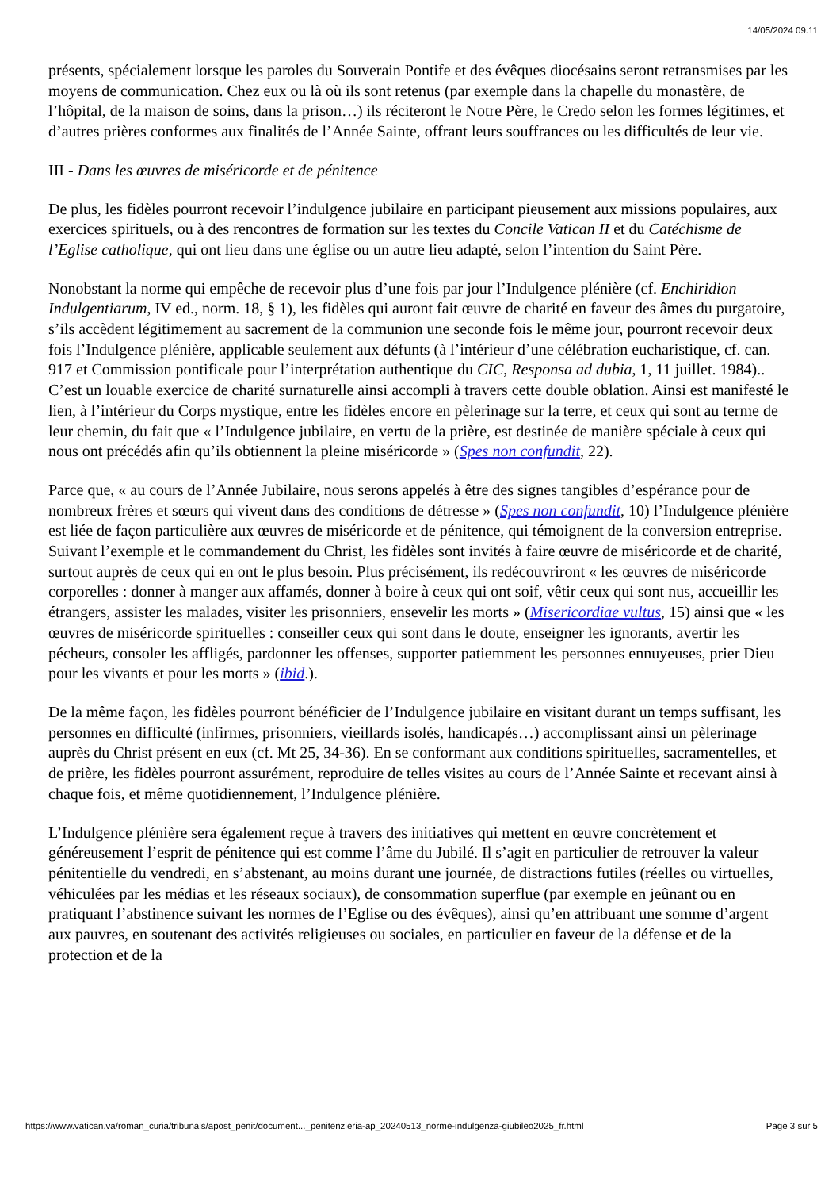14/05/2024 09:11
présents, spécialement lorsque les paroles du Souverain Pontife et des évêques diocésains seront retransmises par les moyens de communication. Chez eux ou là où ils sont retenus (par exemple dans la chapelle du monastère, de l’hôpital, de la maison de soins, dans la prison…) ils réciteront le Notre Père, le Credo selon les formes légitimes, et d’autres prières conformes aux finalités de l’Année Sainte, offrant leurs souffrances ou les difficultés de leur vie.
III - Dans les œuvres de miséricorde et de pénitence
De plus, les fidèles pourront recevoir l’indulgence jubilaire en participant pieusement aux missions populaires, aux exercices spirituels, ou à des rencontres de formation sur les textes du Concile Vatican II et du Catéchisme de l’Eglise catholique, qui ont lieu dans une église ou un autre lieu adapté, selon l’intention du Saint Père.
Nonobstant la norme qui empêche de recevoir plus d’une fois par jour l’Indulgence plénière (cf. Enchiridion Indulgentiarum, IV ed., norm. 18, § 1), les fidèles qui auront fait œuvre de charité en faveur des âmes du purgatoire, s’ils accèdent légitimement au sacrement de la communion une seconde fois le même jour, pourront recevoir deux fois l’Indulgence plénière, applicable seulement aux défunts (à l’intérieur d’une célébration eucharistique, cf. can. 917 et Commission pontificale pour l’interprétation authentique du CIC, Responsa ad dubia, 1, 11 juillet. 1984).. C’est un louable exercice de charité surnaturelle ainsi accompli à travers cette double oblation. Ainsi est manifesté le lien, à l’intérieur du Corps mystique, entre les fidèles encore en pèlerinage sur la terre, et ceux qui sont au terme de leur chemin, du fait que « l’Indulgence jubilaire, en vertu de la prière, est destinée de manière spéciale à ceux qui nous ont précédés afin qu’ils obtiennent la pleine miséricorde » (Spes non confundit, 22).
Parce que, « au cours de l’Année Jubilaire, nous serons appelés à être des signes tangibles d’espérance pour de nombreux frères et sœurs qui vivent dans des conditions de détresse » (Spes non confundit, 10) l’Indulgence plénière est liée de façon particulière aux œuvres de miséricorde et de pénitence, qui témoignent de la conversion entreprise. Suivant l’exemple et le commandement du Christ, les fidèles sont invités à faire œuvre de miséricorde et de charité, surtout auprès de ceux qui en ont le plus besoin. Plus précisément, ils redécouvriront « les œuvres de miséricorde corporelles : donner à manger aux affamés, donner à boire à ceux qui ont soif, vêtir ceux qui sont nus, accueillir les étrangers, assister les malades, visiter les prisonniers, ensevelir les morts » (Misericordiae vultus, 15) ainsi que « les œuvres de miséricorde spirituelles : conseiller ceux qui sont dans le doute, enseigner les ignorants, avertir les pécheurs, consoler les affligés, pardonner les offenses, supporter patiemment les personnes ennuyeuses, prier Dieu pour les vivants et pour les morts » (ibid.).
De la même façon, les fidèles pourront bénéficier de l’Indulgence jubilaire en visitant durant un temps suffisant, les personnes en difficulté (infirmes, prisonniers, vieillards isolés, handicapés…) accomplissant ainsi un pèlerinage auprès du Christ présent en eux (cf. Mt 25, 34-36). En se conformant aux conditions spirituelles, sacramentelles, et de prière, les fidèles pourront assurément, reproduire de telles visites au cours de l’Année Sainte et recevant ainsi à chaque fois, et même quotidiennement, l’Indulgence plénière.
L’Indulgence plénière sera également reçue à travers des initiatives qui mettent en œuvre concrètement et généreusement l’esprit de pénitence qui est comme l’âme du Jubilé. Il s’agit en particulier de retrouver la valeur pénitentielle du vendredi, en s’abstenant, au moins durant une journée, de distractions futiles (réelles ou virtuelles, véhiculées par les médias et les réseaux sociaux), de consommation superflue (par exemple en jeûnant ou en pratiquant l’abstinence suivant les normes de l’Eglise ou des évêques), ainsi qu’en attribuant une somme d’argent aux pauvres, en soutenant des activités religieuses ou sociales, en particulier en faveur de la défense et de la protection et de la
https://www.vatican.va/roman_curia/tribunals/apost_penit/document..._penitenzieria-ap_20240513_norme-indulgenza-giubileo2025_fr.html Page 3 sur 5